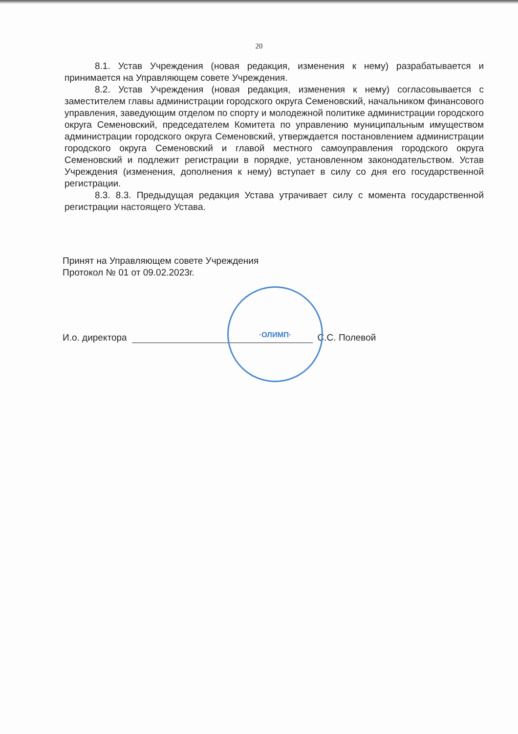20
8.1. Устав Учреждения (новая редакция, изменения к нему) разрабатывается и принимается на Управляющем совете Учреждения.
8.2. Устав Учреждения (новая редакция, изменения к нему) согласовывается с заместителем главы администрации городского округа Семеновский, начальником финансового управления, заведующим отделом по спорту и молодежной политике администрации городского округа Семеновский, председателем Комитета по управлению муниципальным имуществом администрации городского округа Семеновский, утверждается постановлением администрации городского округа Семеновский и главой местного самоуправления городского округа Семеновский и подлежит регистрации в порядке, установленном законодательством. Устав Учреждения (изменения, дополнения к нему) вступает в силу со дня его государственной регистрации.
8.3. 8.3. Предыдущая редакция Устава утрачивает силу с момента государственной регистрации настоящего Устава.
Принят на Управляющем совете Учреждения
Протокол № 01 от 09.02.2023г.
И.о. директора С.С. Полевой
·ОЛИМП·